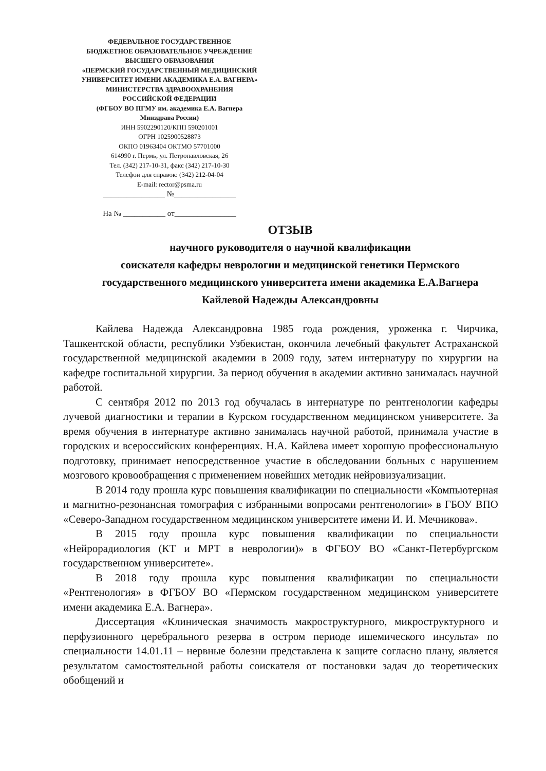ФЕДЕРАЛЬНОЕ ГОСУДАРСТВЕННОЕ
БЮДЖЕТНОЕ ОБРАЗОВАТЕЛЬНОЕ УЧРЕЖДЕНИЕ
ВЫСШЕГО ОБРАЗОВАНИЯ
«ПЕРМСКИЙ ГОСУДАРСТВЕННЫЙ МЕДИЦИНСКИЙ
УНИВЕРСИТЕТ ИМЕНИ АКАДЕМИКА Е.А. ВАГНЕРА»
МИНИСТЕРСТВА ЗДРАВООХРАНЕНИЯ
РОССИЙСКОЙ ФЕДЕРАЦИИ
(ФГБОУ ВО ПГМУ им. академика Е.А. Вагнера
Минздрава России)
ИНН 5902290120/КПП 590201001
ОГРН 1025900528873
ОКПО 01963404 ОКТМО 57701000
614990 г. Пермь, ул. Петропавловская, 26
Тел. (342) 217-10-31, факс (342) 217-10-30
Телефон для справок: (342) 212-04-04
E-mail: rector@psma.ru
________________ №________________
На № ___________ от________________
ОТЗЫВ
научного руководителя о научной квалификации
соискателя кафедры неврологии и медицинской генетики Пермского
государственного медицинского университета имени академика Е.А.Вагнера
Кайлевой Надежды Александровны
Кайлева Надежда Александровна 1985 года рождения, уроженка г. Чирчика, Ташкентской области, республики Узбекистан, окончила лечебный факультет Астраханской государственной медицинской академии в 2009 году, затем интернатуру по хирургии на кафедре госпитальной хирургии. За период обучения в академии активно занималась научной работой.
С сентября 2012 по 2013 год обучалась в интернатуре по рентгенологии кафедры лучевой диагностики и терапии в Курском государственном медицинском университете. За время обучения в интернатуре активно занималась научной работой, принимала участие в городских и всероссийских конференциях. Н.А. Кайлева имеет хорошую профессиональную подготовку, принимает непосредственное участие в обследовании больных с нарушением мозгового кровообращения с применением новейших методик нейровизуализации.
В 2014 году прошла курс повышения квалификации по специальности «Компьютерная и магнитно-резонансная томография с избранными вопросами рентгенологии» в ГБОУ ВПО «Северо-Западном государственном медицинском университете имени И. И. Мечникова».
В 2015 году прошла курс повышения квалификации по специальности «Нейрорадиология (КТ и МРТ в неврологии)» в ФГБОУ ВО «Санкт-Петербургском государственном университете».
В 2018 году прошла курс повышения квалификации по специальности «Рентгенология» в ФГБОУ ВО «Пермском государственном медицинском университете имени академика Е.А. Вагнера».
Диссертация «Клиническая значимость макроструктурного, микроструктурного и перфузионного церебрального резерва в остром периоде ишемического инсульта» по специальности 14.01.11 – нервные болезни представлена к защите согласно плану, является результатом самостоятельной работы соискателя от постановки задач до теоретических обобщений и